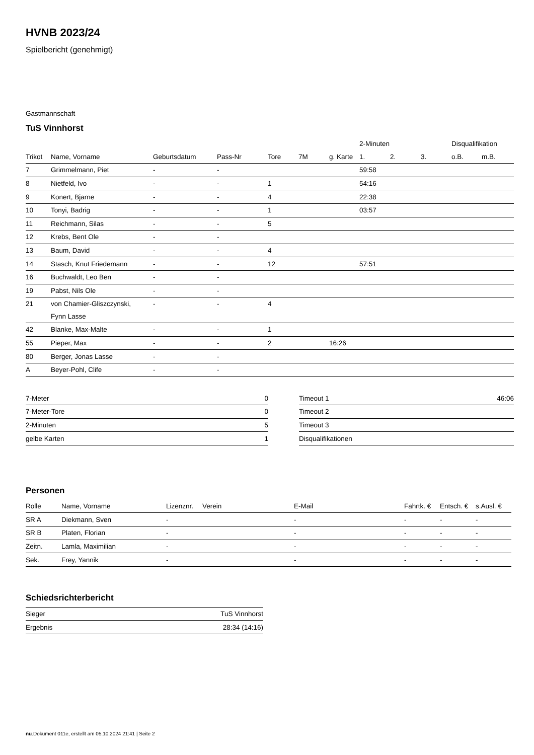HVNB 2023/24
Spielbericht (genehmigt)
Gastmannschaft
TuS Vinnhorst
| | | | | | | | | 2-Minuten | | | Disqualifikation | |
| --- | --- | --- | --- | --- | --- | --- | --- | --- | --- | --- | --- | --- |
| Trikot | Name, Vorname | Geburtsdatum | Pass-Nr | Tore | 7M | g. Karte | | 1. | 2. | 3. | o.B. | m.B. |
| 7 | Grimmelmann, Piet | - | - | | | | | 59:58 | | | | |
| 8 | Nietfeld, Ivo | - | - | 1 | | | | 54:16 | | | | |
| 9 | Konert, Bjarne | - | - | 4 | | | | 22:38 | | | | |
| 10 | Tonyi, Badrig | - | - | 1 | | | | 03:57 | | | | |
| 11 | Reichmann, Silas | - | - | 5 | | | | | | | | |
| 12 | Krebs, Bent Ole | - | - | | | | | | | | | |
| 13 | Baum, David | - | - | 4 | | | | | | | | |
| 14 | Stasch, Knut Friedemann | - | - | 12 | | | | 57:51 | | | | |
| 16 | Buchwaldt, Leo Ben | - | - | | | | | | | | | |
| 19 | Pabst, Nils Ole | - | - | | | | | | | | | |
| 21 | von Chamier-Gliszczynski, Fynn Lasse | - | - | 4 | | | | | | | | |
| 42 | Blanke, Max-Malte | - | - | 1 | | | | | | | | |
| 55 | Pieper, Max | - | - | 2 | | 16:26 | | | | | | |
| 80 | Berger, Jonas Lasse | - | - | | | | | | | | | |
| A | Beyer-Pohl, Clife | - | - | | | | | | | | | |
| 7-Meter | 0 |
| 7-Meter-Tore | 0 |
| 2-Minuten | 5 |
| gelbe Karten | 1 |
| Timeout 1 | 46:06 |
| Timeout 2 | |
| Timeout 3 | |
| Disqualifikationen | |
Personen
| Rolle | Name, Vorname | Lizenznr. | Verein | E-Mail | Fahrtk. € | Entsch. € | s.Ausl. € |
| --- | --- | --- | --- | --- | --- | --- | --- |
| SR A | Diekmann, Sven | - | | - | - | - | - |
| SR B | Platen, Florian | - | | - | - | - | - |
| Zeitn. | Lamla, Maximilian | - | | - | - | - | - |
| Sek. | Frey, Yannik | - | | - | - | - | - |
Schiedsrichterbericht
| Sieger | TuS Vinnhorst |
| Ergebnis | 28:34 (14:16) |
nu.Dokument 011e, erstellt am 05.10.2024 21:41 | Seite 2